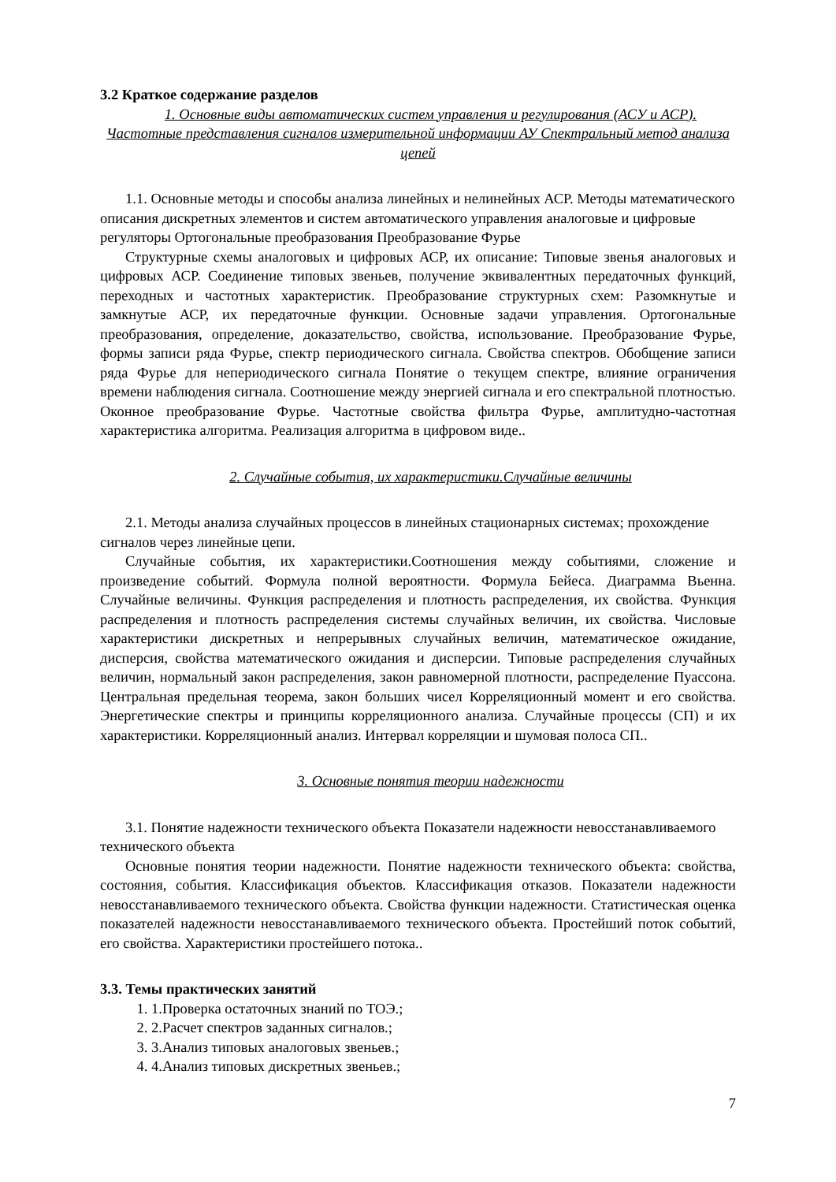3.2 Краткое содержание разделов
1. Основные виды автоматических систем управления и регулирования (АСУ и АСР). Частотные представления сигналов измерительной информации АУ Спектральный метод анализа цепей
1.1. Основные методы и способы анализа линейных и нелинейных АСР. Методы математического описания дискретных элементов и систем автоматического управления аналоговые и цифровые регуляторы Ортогональные преобразования Преобразование Фурье
Структурные схемы аналоговых и цифровых АСР, их описание: Типовые звенья аналоговых и цифровых АСР. Соединение типовых звеньев, получение эквивалентных передаточных функций, переходных и частотных характеристик. Преобразование структурных схем: Разомкнутые и замкнутые АСР, их передаточные функции. Основные задачи управления. Ортогональные преобразования, определение, доказательство, свойства, использование. Преобразование Фурье, формы записи ряда Фурье, спектр периодического сигнала. Свойства спектров. Обобщение записи ряда Фурье для непериодического сигнала Понятие о текущем спектре, влияние ограничения времени наблюдения сигнала. Соотношение между энергией сигнала и его спектральной плотностью. Оконное преобразование Фурье. Частотные свойства фильтра Фурье, амплитудно-частотная характеристика алгоритма. Реализация алгоритма в цифровом виде..
2. Случайные события, их характеристики.Случайные величины
2.1. Методы анализа случайных процессов в линейных стационарных системах; прохождение сигналов через линейные цепи.
Случайные события, их характеристики.Соотношения между событиями, сложение и произведение событий. Формула полной вероятности. Формула Бейеса. Диаграмма Вьенна. Случайные величины. Функция распределения и плотность распределения, их свойства. Функция распределения и плотность распределения системы случайных величин, их свойства. Числовые характеристики дискретных и непрерывных случайных величин, математическое ожидание, дисперсия, свойства математического ожидания и дисперсии. Типовые распределения случайных величин, нормальный закон распределения, закон равномерной плотности, распределение Пуассона. Центральная предельная теорема, закон больших чисел Корреляционный момент и его свойства. Энергетические спектры и принципы корреляционного анализа. Случайные процессы (СП) и их характеристики. Корреляционный анализ. Интервал корреляции и шумовая полоса СП..
3. Основные понятия теории надежности
3.1. Понятие надежности технического объекта Показатели надежности невосстанавливаемого технического объекта
Основные понятия теории надежности. Понятие надежности технического объекта: свойства, состояния, события. Классификация объектов. Классификация отказов. Показатели надежности невосстанавливаемого технического объекта. Свойства функции надежности. Статистическая оценка показателей надежности невосстанавливаемого технического объекта. Простейший поток событий, его свойства. Характеристики простейшего потока..
3.3. Темы практических занятий
1. 1.Проверка остаточных знаний по ТОЭ.;
2. 2.Расчет спектров заданных сигналов.;
3. 3.Анализ типовых аналоговых звеньев.;
4. 4.Анализ типовых дискретных звеньев.;
7